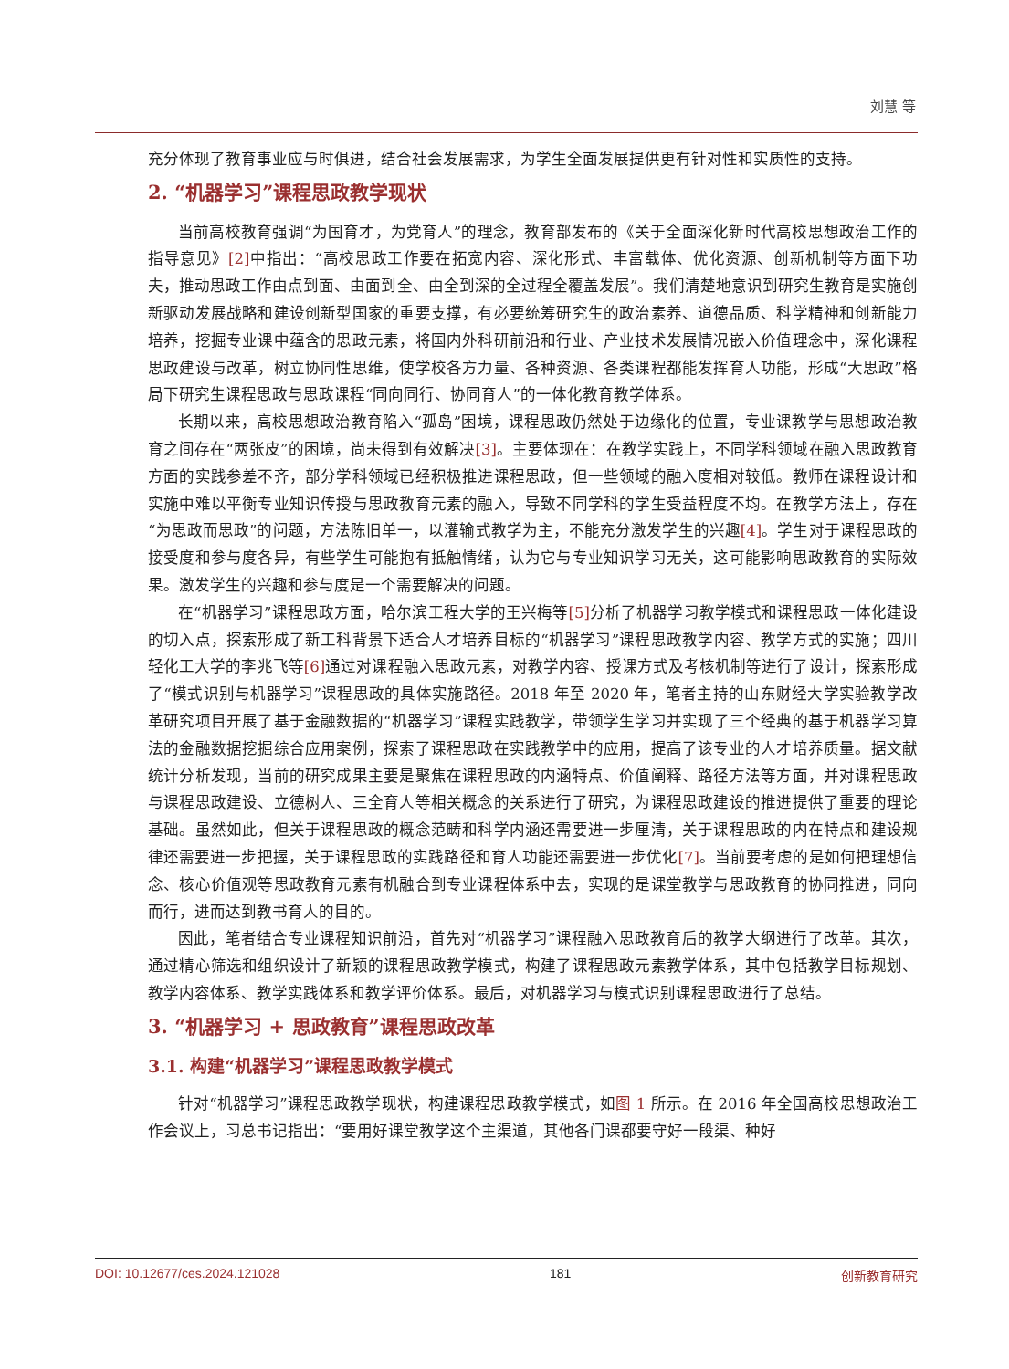刘慧 等
充分体现了教育事业应与时俱进，结合社会发展需求，为学生全面发展提供更有针对性和实质性的支持。
2. “机器学习”课程思政教学现状
当前高校教育强调“为国育才，为党育人”的理念，教育部发布的《关于全面深化新时代高校思想政治工作的指导意见》[2] 中指出：“高校思政工作要在拓宽内容、深化形式、丰富载体、优化资源、创新机制等方面下功夫，推动思政工作由点到面、由面到全、由全到深的全过程全覆盖发展”。我们清楚地意识到研究生教育是实施创新驱动发展战略和建设创新型国家的重要支撑，有必要统筹研究生的政治素养、道德品质、科学精神和创新能力培养，挖掘专业课中蕴含的思政元素，将国内外科研前沿和行业、产业技术发展情况嵌入价值理念中，深化课程思政建设与改革，树立协同性思维，使学校各方力量、各种资源、各类课程都能发挥育人功能，形成“大思政”格局下研究生课程思政与思政课程“同向同行、协同育人”的一体化教育教学体系。
长期以来，高校思想政治教育陷入“孤岛”困境，课程思政仍然处于边缘化的位置，专业课教学与思想政治教育之间存在“两张皮”的困境，尚未得到有效解决[3]。主要体现在：在教学实践上，不同学科领域在融入思政教育方面的实践参差不齐，部分学科领域已经积极推进课程思政，但一些领域的融入度相对较低。教师在课程设计和实施中难以平衡专业知识传授与思政教育元素的融入，导致不同学科的学生受益程度不均。在教学方法上，存在“为思政而思政”的问题，方法陈旧单一，以灌输式教学为主，不能充分激发学生的兴趣[4]。学生对于课程思政的接受度和参与度各异，有些学生可能抱有抵触情绪，认为它与专业知识学习无关，这可能影响思政教育的实际效果。激发学生的兴趣和参与度是一个需要解决的问题。
在“机器学习”课程思政方面，哈尔滨工程大学的王兴梅等[5] 分析了机器学习教学模式和课程思政一体化建设的切入点，探索形成了新工科背景下适合人才培养目标的“机器学习”课程思政教学内容、教学方式的实施；四川轻化工大学的李兆飞等[6] 通过对课程融入思政元素，对教学内容、授课方式及考核机制等进行了设计，探索形成了“模式识别与机器学习”课程思政的具体实施路径。2018 年至 2020 年，笔者主持的山东财经大学实验教学改革研究项目开展了基于金融数据的“机器学习”课程实践教学，带领学生学习并实现了三个经典的基于机器学习算法的金融数据挖掘综合应用案例，探索了课程思政在实践教学中的应用，提高了该专业的人才培养质量。据文献统计分析发现，当前的研究成果主要是聚焦在课程思政的内涵特点、价值阐释、路径方法等方面，并对课程思政与课程思政建设、立德树人、三全育人等相关概念的关系进行了研究，为课程思政建设的推进提供了重要的理论基础。虽然如此，但关于课程思政的概念范畴和科学内涵还需要进一步厘清，关于课程思政的内在特点和建设规律还需要进一步把握，关于课程思政的实践路径和育人功能还需要进一步优化[7]。当前要考虑的是如何把理想信念、核心价值观等思政教育元素有机融合到专业课程体系中去，实现的是课堂教学与思政教育的协同推进，同向而行，进而达到教书育人的目的。
因此，笔者结合专业课程知识前沿，首先对“机器学习”课程融入思政教育后的教学大纲进行了改革。其次，通过精心筛选和组织设计了新颖的课程思政教学模式，构建了课程思政元素教学体系，其中包括教学目标规划、教学内容体系、教学实践体系和教学评价体系。最后，对机器学习与模式识别课程思政进行了总结。
3. “机器学习 + 思政教育”课程思政改革
3.1. 构建“机器学习”课程思政教学模式
针对“机器学习”课程思政教学现状，构建课程思政教学模式，如图 1 所示。在 2016 年全国高校思想政治工作会议上，习总书记指出：“要用好课堂教学这个主渠道，其他各门课都要守好一段渠、种好
DOI: 10.12677/ces.2024.121028 181 创新教育研究